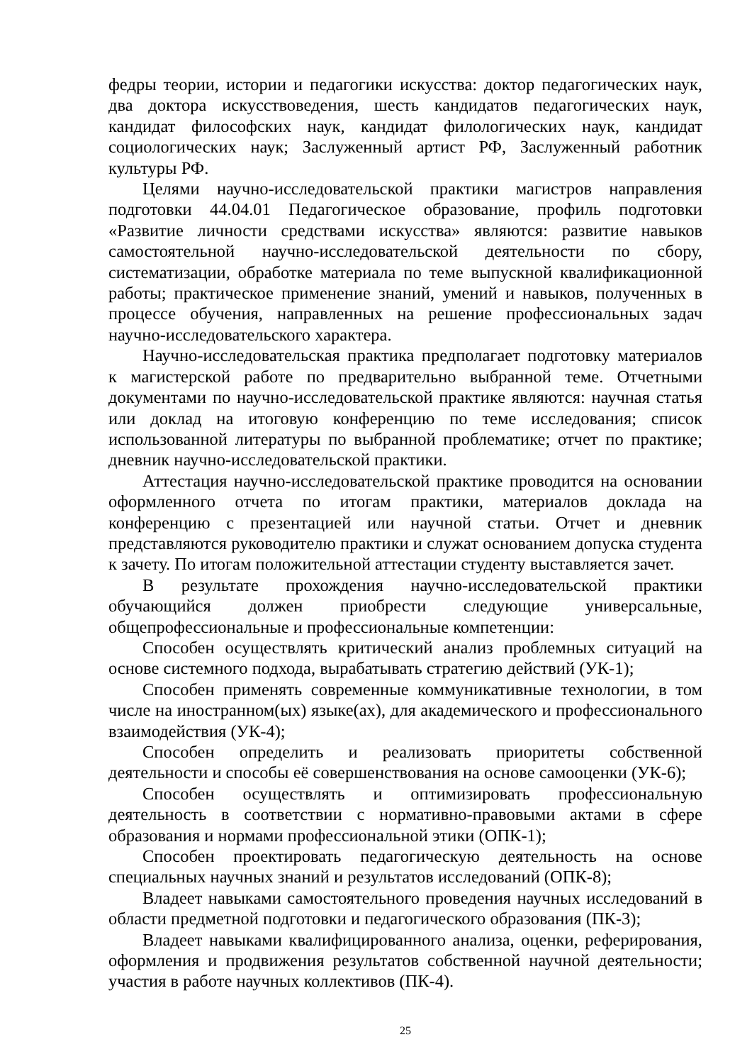федры теории, истории и педагогики искусства: доктор педагогических наук, два доктора искусствоведения, шесть кандидатов педагогических наук, кандидат философских наук, кандидат филологических наук, кандидат социологических наук; Заслуженный артист РФ, Заслуженный работник культуры РФ.
Целями научно-исследовательской практики магистров направления подготовки 44.04.01 Педагогическое образование, профиль подготовки «Развитие личности средствами искусства» являются: развитие навыков самостоятельной научно-исследовательской деятельности по сбору, систематизации, обработке материала по теме выпускной квалификационной работы; практическое применение знаний, умений и навыков, полученных в процессе обучения, направленных на решение профессиональных задач научно-исследовательского характера.
Научно-исследовательская практика предполагает подготовку материалов к магистерской работе по предварительно выбранной теме. Отчетными документами по научно-исследовательской практике являются: научная статья или доклад на итоговую конференцию по теме исследования; список использованной литературы по выбранной проблематике; отчет по практике; дневник научно-исследовательской практики.
Аттестация научно-исследовательской практике проводится на основании оформленного отчета по итогам практики, материалов доклада на конференцию с презентацией или научной статьи. Отчет и дневник представляются руководителю практики и служат основанием допуска студента к зачету. По итогам положительной аттестации студенту выставляется зачет.
В результате прохождения научно-исследовательской практики обучающийся должен приобрести следующие универсальные, общепрофессиональные и профессиональные компетенции:
Способен осуществлять критический анализ проблемных ситуаций на основе системного подхода, вырабатывать стратегию действий (УК-1);
Способен применять современные коммуникативные технологии, в том числе на иностранном(ых) языке(ах), для академического и профессионального взаимодействия (УК-4);
Способен определить и реализовать приоритеты собственной деятельности и способы её совершенствования на основе самооценки (УК-6);
Способен осуществлять и оптимизировать профессиональную деятельность в соответствии с нормативно-правовыми актами в сфере образования и нормами профессиональной этики (ОПК-1);
Способен проектировать педагогическую деятельность на основе специальных научных знаний и результатов исследований (ОПК-8);
Владеет навыками самостоятельного проведения научных исследований в области предметной подготовки и педагогического образования (ПК-3);
Владеет навыками квалифицированного анализа, оценки, реферирования, оформления и продвижения результатов собственной научной деятельности; участия в работе научных коллективов (ПК-4).
25